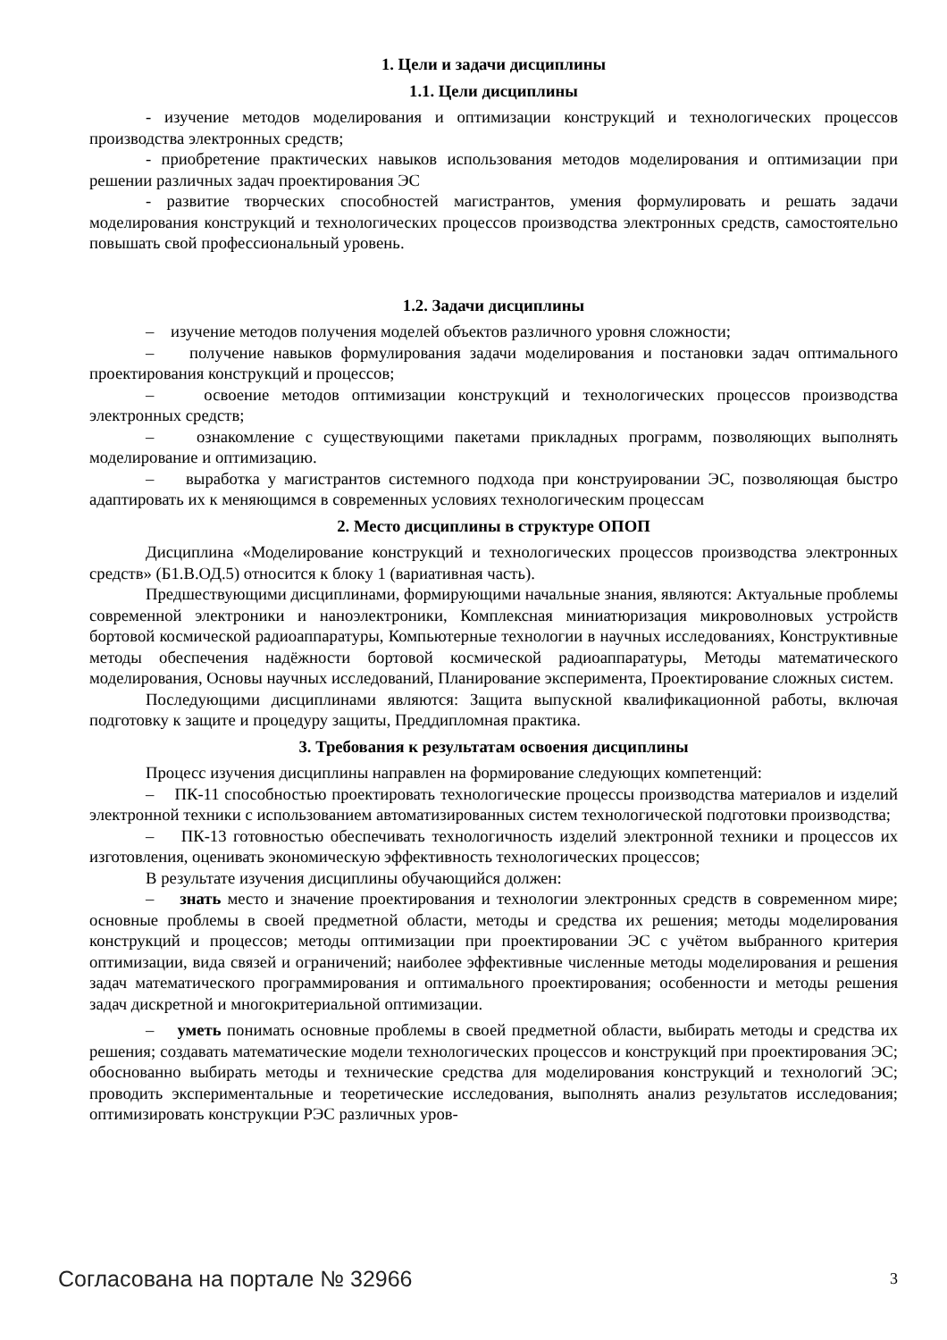1. Цели и задачи дисциплины
1.1. Цели дисциплины
- изучение методов моделирования и оптимизации конструкций и технологических процессов производства электронных средств;
- приобретение практических навыков использования методов моделирования и оптимизации при решении различных задач проектирования ЭС
- развитие творческих способностей магистрантов, умения формулировать и решать задачи моделирования конструкций и технологических процессов производства электронных средств, самостоятельно повышать свой профессиональный уровень.
1.2. Задачи дисциплины
– изучение методов получения моделей объектов различного уровня сложности;
– получение навыков формулирования задачи моделирования и постановки задач оптимального проектирования конструкций и процессов;
– освоение методов оптимизации конструкций и технологических процессов производства электронных средств;
– ознакомление с существующими пакетами прикладных программ, позволяющих выполнять моделирование и оптимизацию.
– выработка у магистрантов системного подхода при конструировании ЭС, позволяющая быстро адаптировать их к меняющимся в современных условиях технологическим процессам
2. Место дисциплины в структуре ОПОП
Дисциплина «Моделирование конструкций и технологических процессов производства электронных средств» (Б1.В.ОД.5) относится к блоку 1 (вариативная часть).
Предшествующими дисциплинами, формирующими начальные знания, являются: Актуальные проблемы современной электроники и наноэлектроники, Комплексная миниатюризация микроволновых устройств бортовой космической радиоаппаратуры, Компьютерные технологии в научных исследованиях, Конструктивные методы обеспечения надёжности бортовой космической радиоаппаратуры, Методы математического моделирования, Основы научных исследований, Планирование эксперимента, Проектирование сложных систем.
Последующими дисциплинами являются: Защита выпускной квалификационной работы, включая подготовку к защите и процедуру защиты, Преддипломная практика.
3. Требования к результатам освоения дисциплины
Процесс изучения дисциплины направлен на формирование следующих компетенций:
– ПК-11 способностью проектировать технологические процессы производства материалов и изделий электронной техники с использованием автоматизированных систем технологической подготовки производства;
– ПК-13 готовностью обеспечивать технологичность изделий электронной техники и процессов их изготовления, оценивать экономическую эффективность технологических процессов;
В результате изучения дисциплины обучающийся должен:
– знать место и значение проектирования и технологии электронных средств в современном мире; основные проблемы в своей предметной области, методы и средства их решения; методы моделирования конструкций и процессов; методы оптимизации при проектировании ЭС с учётом выбранного критерия оптимизации, вида связей и ограничений; наиболее эффективные численные методы моделирования и решения задач математического программирования и оптимального проектирования; особенности и методы решения задач дискретной и многокритериальной оптимизации.
– уметь понимать основные проблемы в своей предметной области, выбирать методы и средства их решения; создавать математические модели технологических процессов и конструкций при проектирования ЭС; обоснованно выбирать методы и технические средства для моделирования конструкций и технологий ЭС; проводить экспериментальные и теоретические исследования, выполнять анализ результатов исследования; оптимизировать конструкции РЭС различных уров-
Согласована на портале № 32966 3